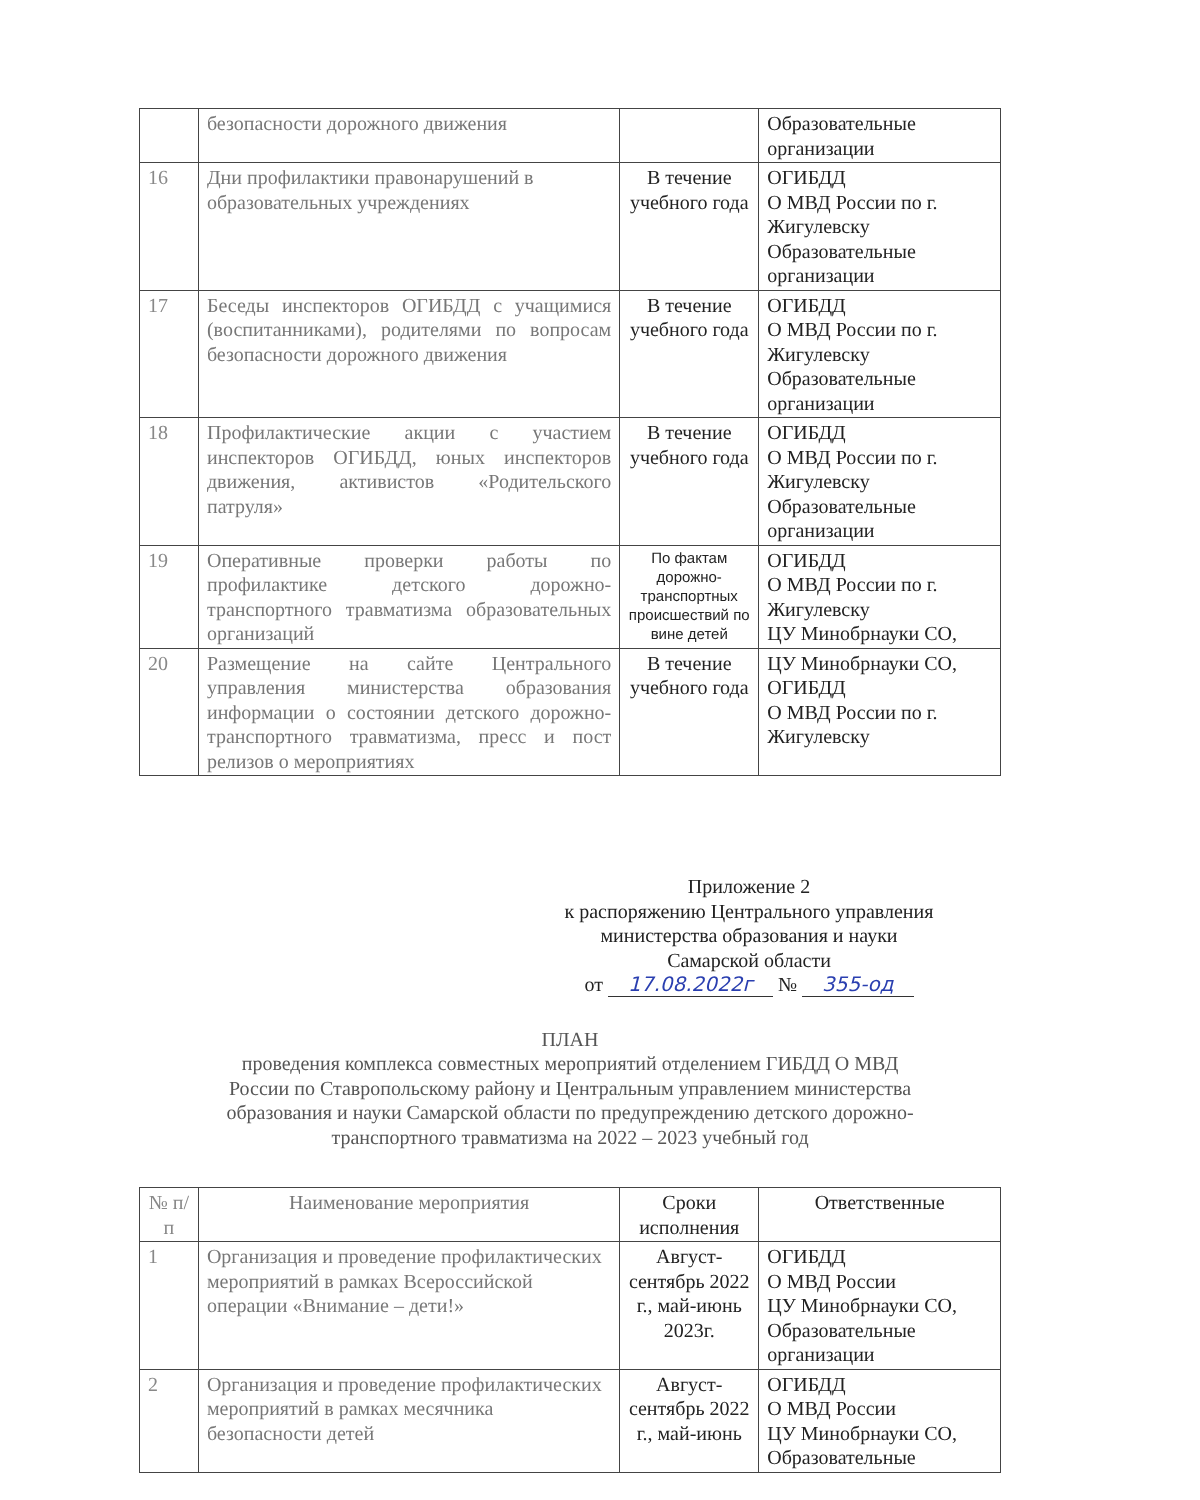| | безопасности дорожного движения | | Образовательные организации |
| 16 | Дни профилактики правонарушений в образовательных учреждениях | В течение учебного года | ОГИБДД О МВД России по г. Жигулевску Образовательные организации |
| 17 | Беседы инспекторов ОГИБДД с учащимися (воспитанниками), родителями по вопросам безопасности дорожного движения | В течение учебного года | ОГИБДД О МВД России по г. Жигулевску Образовательные организации |
| 18 | Профилактические акции с участием инспекторов ОГИБДД, юных инспекторов движения, активистов «Родительского патруля» | В течение учебного года | ОГИБДД О МВД России по г. Жигулевску Образовательные организации |
| 19 | Оперативные проверки работы по профилактике детского дорожно-транспортного травматизма образовательных организаций | По фактам дорожно-транспортных происшествий по вине детей | ОГИБДД О МВД России по г. Жигулевску ЦУ Минобрнауки СО, |
| 20 | Размещение на сайте Центрального управления министерства образования информации о состоянии детского дорожно-транспортного травматизма, пресс и пост релизов о мероприятиях | В течение учебного года | ЦУ Минобрнауки СО, ОГИБДД О МВД России по г. Жигулевску |
Приложение 2
к распоряжению Центрального управления
министерства образования и науки
Самарской области
от 17.08.2022г № 355-од
ПЛАН
проведения комплекса совместных мероприятий отделением ГИБДД О МВД
России по Ставропольскому району и Центральным управлением министерства
образования и науки Самарской области по предупреждению детского дорожно-
транспортного травматизма на 2022 – 2023 учебный год
| № п/п | Наименование мероприятия | Сроки исполнения | Ответственные |
| --- | --- | --- | --- |
| 1 | Организация и проведение профилактических мероприятий в рамках Всероссийской операции «Внимание – дети!» | Август-сентябрь 2022 г., май-июнь 2023г. | ОГИБДД О МВД России ЦУ Минобрнауки СО, Образовательные организации |
| 2 | Организация и проведение профилактических мероприятий в рамках месячника безопасности детей | Август-сентябрь 2022 г., май-июнь | ОГИБДД О МВД России ЦУ Минобрнауки СО, Образовательные |